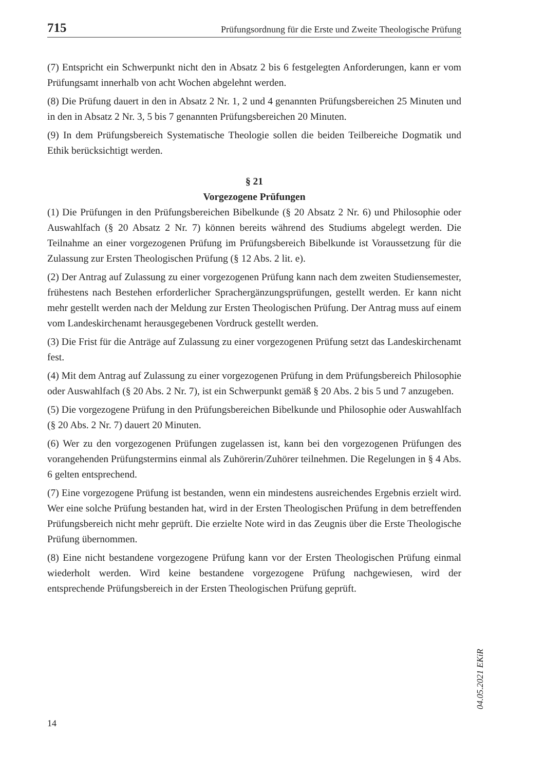715 Prüfungsordnung für die Erste und Zweite Theologische Prüfung
(7) Entspricht ein Schwerpunkt nicht den in Absatz 2 bis 6 festgelegten Anforderungen, kann er vom Prüfungsamt innerhalb von acht Wochen abgelehnt werden.
(8) Die Prüfung dauert in den in Absatz 2 Nr. 1, 2 und 4 genannten Prüfungsbereichen 25 Minuten und in den in Absatz 2 Nr. 3, 5 bis 7 genannten Prüfungsbereichen 20 Minuten.
(9) In dem Prüfungsbereich Systematische Theologie sollen die beiden Teilbereiche Dogmatik und Ethik berücksichtigt werden.
§ 21
Vorgezogene Prüfungen
(1) Die Prüfungen in den Prüfungsbereichen Bibelkunde (§ 20 Absatz 2 Nr. 6) und Philosophie oder Auswahlfach (§ 20 Absatz 2 Nr. 7) können bereits während des Studiums abgelegt werden. Die Teilnahme an einer vorgezogenen Prüfung im Prüfungsbereich Bibelkunde ist Voraussetzung für die Zulassung zur Ersten Theologischen Prüfung (§ 12 Abs. 2 lit. e).
(2) Der Antrag auf Zulassung zu einer vorgezogenen Prüfung kann nach dem zweiten Studiensemester, frühestens nach Bestehen erforderlicher Sprachergänzungsprüfungen, gestellt werden. Er kann nicht mehr gestellt werden nach der Meldung zur Ersten Theologischen Prüfung. Der Antrag muss auf einem vom Landeskirchenamt herausgegebenen Vordruck gestellt werden.
(3) Die Frist für die Anträge auf Zulassung zu einer vorgezogenen Prüfung setzt das Landeskirchenamt fest.
(4) Mit dem Antrag auf Zulassung zu einer vorgezogenen Prüfung in dem Prüfungsbereich Philosophie oder Auswahlfach (§ 20 Abs. 2 Nr. 7), ist ein Schwerpunkt gemäß § 20 Abs. 2 bis 5 und 7 anzugeben.
(5) Die vorgezogene Prüfung in den Prüfungsbereichen Bibelkunde und Philosophie oder Auswahlfach (§ 20 Abs. 2 Nr. 7) dauert 20 Minuten.
(6) Wer zu den vorgezogenen Prüfungen zugelassen ist, kann bei den vorgezogenen Prüfungen des vorangehenden Prüfungstermins einmal als Zuhörerin/Zuhörer teilnehmen. Die Regelungen in § 4 Abs. 6 gelten entsprechend.
(7) Eine vorgezogene Prüfung ist bestanden, wenn ein mindestens ausreichendes Ergebnis erzielt wird. Wer eine solche Prüfung bestanden hat, wird in der Ersten Theologischen Prüfung in dem betreffenden Prüfungsbereich nicht mehr geprüft. Die erzielte Note wird in das Zeugnis über die Erste Theologische Prüfung übernommen.
(8) Eine nicht bestandene vorgezogene Prüfung kann vor der Ersten Theologischen Prüfung einmal wiederholt werden. Wird keine bestandene vorgezogene Prüfung nachgewiesen, wird der entsprechende Prüfungsbereich in der Ersten Theologischen Prüfung geprüft.
04.05.2021 EKiR
14